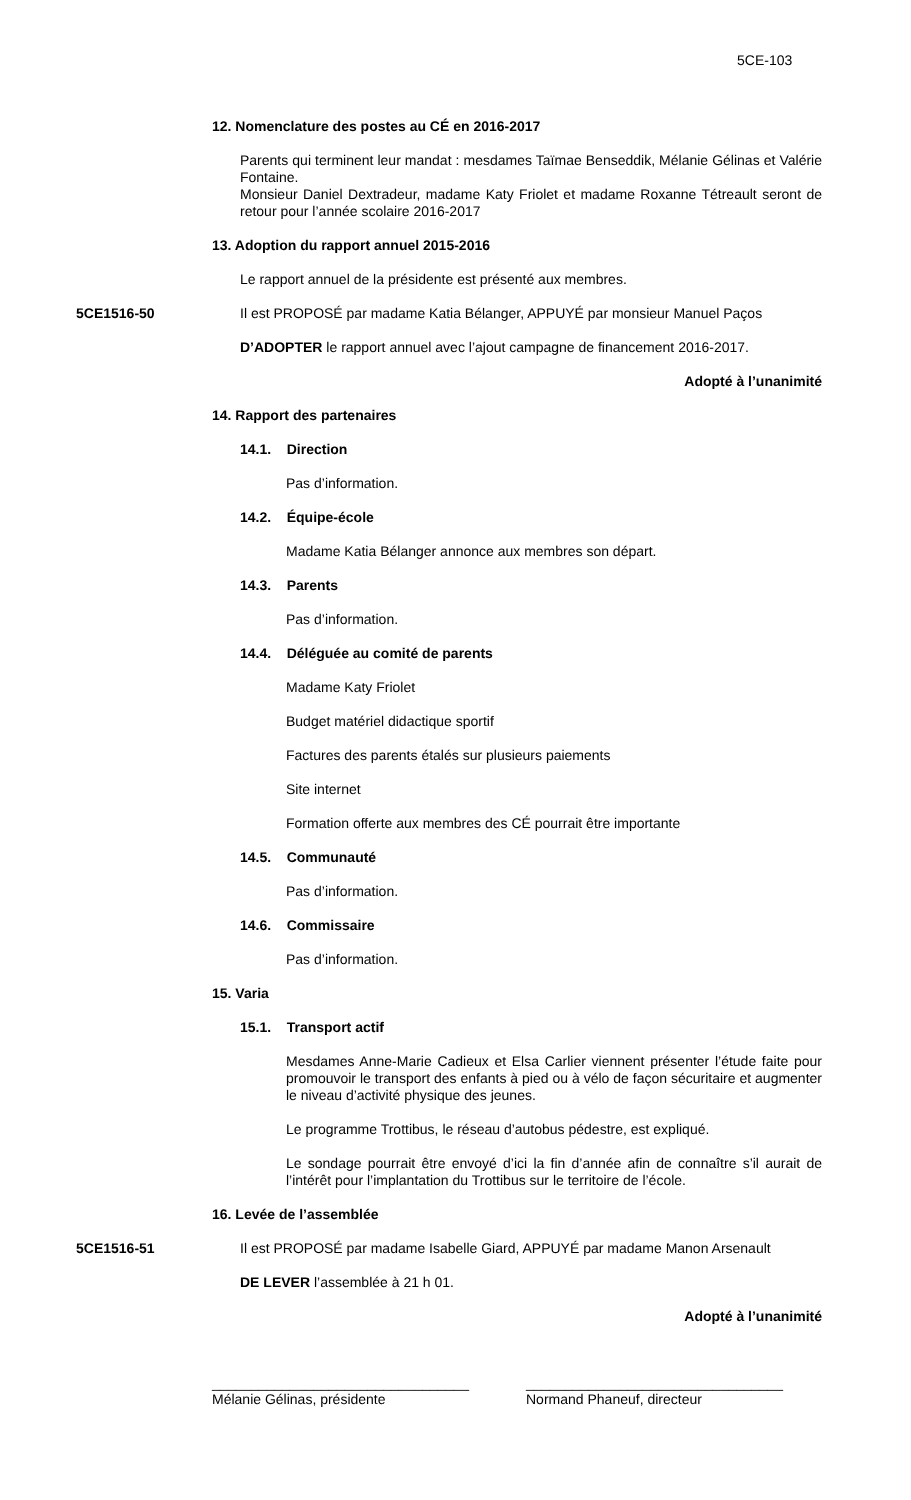5CE-103
12. Nomenclature des postes au CÉ en 2016-2017
Parents qui terminent leur mandat : mesdames Taïmae Benseddik, Mélanie Gélinas et Valérie Fontaine.
Monsieur Daniel Dextradeur, madame Katy Friolet et madame Roxanne Tétreault seront de retour pour l’année scolaire 2016-2017
13. Adoption du rapport annuel 2015-2016
Le rapport annuel de la présidente est présenté aux membres.
5CE1516-50
Il est PROPOSÉ par madame Katia Bélanger, APPUYÉ par monsieur Manuel Paços
D’ADOPTER le rapport annuel avec l’ajout campagne de financement 2016-2017.
Adopté à l’unanimité
14. Rapport des partenaires
14.1. Direction
Pas d’information.
14.2. Équipe-école
Madame Katia Bélanger annonce aux membres son départ.
14.3. Parents
Pas d’information.
14.4. Déléguée au comité de parents
Madame Katy Friolet
Budget matériel didactique sportif
Factures des parents étalés sur plusieurs paiements
Site internet
Formation offerte aux membres des CÉ pourrait être importante
14.5. Communauté
Pas d’information.
14.6. Commissaire
Pas d’information.
15. Varia
15.1. Transport actif
Mesdames Anne-Marie Cadieux et Elsa Carlier viennent présenter l’étude faite pour promouvoir le transport des enfants à pied ou à vélo de façon sécuritaire et augmenter le niveau d’activité physique des jeunes.
Le programme Trottibus, le réseau d’autobus pédestre, est expliqué.
Le sondage pourrait être envoyé d’ici la fin d’année afin de connaître s’il aurait de l’intérêt pour l’implantation du Trottibus sur le territoire de l’école.
16. Levée de l’assemblée
5CE1516-51
Il est PROPOSÉ par madame Isabelle Giard, APPUYÉ par madame Manon Arsenault
DE LEVER l’assemblée à 21 h 01.
Adopté à l’unanimité
_________________________________
Mélanie Gélinas, présidente
_________________________________
Normand Phaneuf, directeur